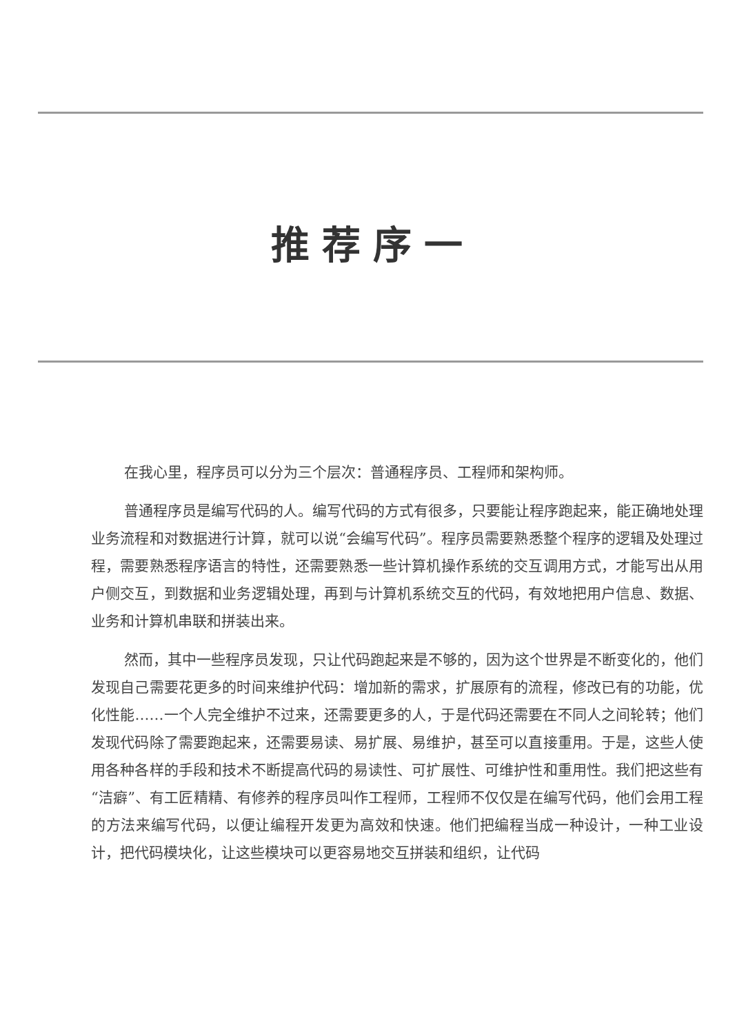推荐序一
在我心里，程序员可以分为三个层次：普通程序员、工程师和架构师。
普通程序员是编写代码的人。编写代码的方式有很多，只要能让程序跑起来，能正确地处理业务流程和对数据进行计算，就可以说“会编写代码”。程序员需要熟悉整个程序的逻辑及处理过程，需要熟悉程序语言的特性，还需要熟悉一些计算机操作系统的交互调用方式，才能写出从用户侧交互，到数据和业务逻辑处理，再到与计算机系统交互的代码，有效地把用户信息、数据、业务和计算机串联和拼装出来。
然而，其中一些程序员发现，只让代码跑起来是不够的，因为这个世界是不断变化的，他们发现自己需要花更多的时间来维护代码：增加新的需求，扩展原有的流程，修改已有的功能，优化性能……一个人完全维护不过来，还需要更多的人，于是代码还需要在不同人之间轮转；他们发现代码除了需要跑起来，还需要易读、易扩展、易维护，甚至可以直接重用。于是，这些人使用各种各样的手段和技术不断提高代码的易读性、可扩展性、可维护性和重用性。我们把这些有“洁癖”、有工匠精精、有修养的程序员叫作工程师，工程师不仅仅是在编写代码，他们会用工程的方法来编写代码，以便让编程开发更为高效和快速。他们把编程当成一种设计，一种工业设计，把代码模块化，让这些模块可以更容易地交互拼装和组织，让代码